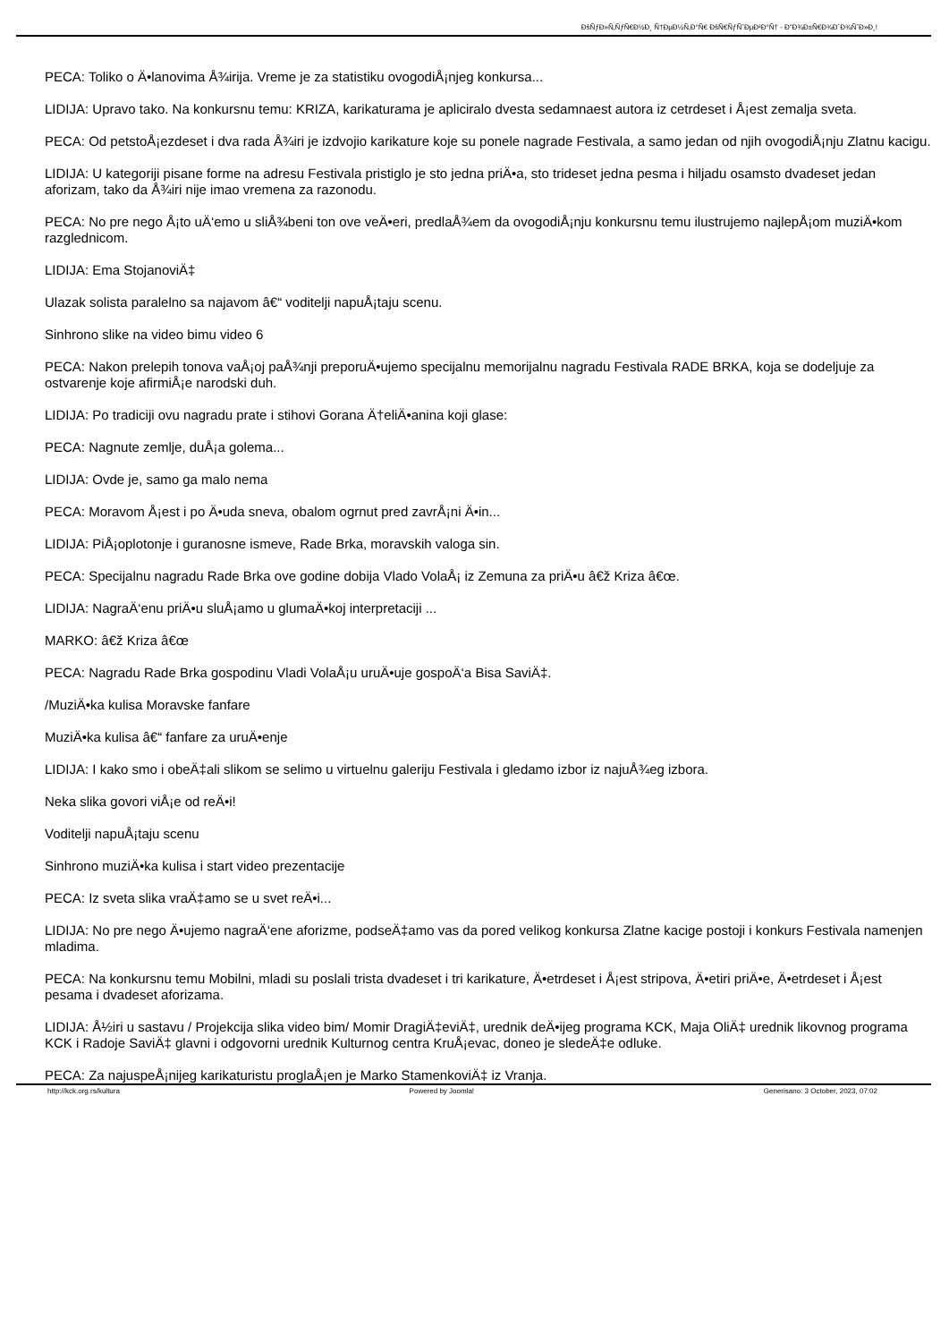ÐšÑƒÐ»Ñ‚ÑƒÑ€Ð½Ð¸ Ñ†ÐµÐ½Ñ‚Ð°Ñ€ ÐšÑ€ÑƒÑˆÐµÐ²Ð°Ñ† - Ð”Ð¾Ð±Ñ€Ð¾Ð´Ð¾ÑˆÐ»Ð¸!
PECA: Toliko o Ä•lanovima Å¾irija. Vreme je za statistiku ovogodiÅ¡njeg konkursa...
LIDIJA: Upravo tako. Na konkursnu temu: KRIZA, karikaturama je apliciralo dvesta sedamnaest autora iz cetrdeset i Å¡est zemalja sveta.
PECA: Od petstoÅ¡ezdeset i dva rada Å¾iri je izdvojio karikature koje su ponele nagrade Festivala, a samo jedan od njih ovogodiÅ¡nju Zlatnu kacigu.
LIDIJA: U kategoriji pisane forme na adresu Festivala pristiglo je sto jedna priÄ•a, sto trideset jedna pesma i hiljadu osamsto dvadeset jedan aforizam, tako da Å¾iri nije imao vremena za razonodu.
PECA: No pre nego Å¡to uÄ‘emo u sliÅ¾beni ton ove veÄ•eri, predlaÅ¾em da ovogodiÅ¡nju konkursnu temu ilustrujemo najlepÅ¡om muziÄ•kom razglednicom.
LIDIJA: Ema StojanoviÄ‡
Ulazak solista paralelno sa najavom â€“ voditelji napuÅ¡taju scenu.
Sinhrono slike na video bimu video 6
PECA: Nakon prelepih tonova vaÅ¡oj paÅ¾nji preporuÄ•ujemo specijalnu memorijalnu nagradu Festivala RADE BRKA, koja se dodeljuje za ostvarenje koje afirmiÅ¡e narodski duh.
LIDIJA: Po tradiciji ovu nagradu prate i stihovi Gorana Ä†eliÄ•anina koji glase:
PECA: Nagnute zemlje, duÅ¡a golema...
LIDIJA: Ovde je, samo ga malo nema
PECA: Moravom Å¡est i po Ä•uda sneva, obalom ogrnut pred zavrÅ¡ni Ä•in...
LIDIJA: PiÅ¡oplotonje i guranosne ismeve, Rade Brka, moravskih valoga sin.
PECA: Specijalnu nagradu Rade Brka ove godine dobija Vlado VolaÅ¡ iz Zemuna za priÄ•u â€ž Kriza â€œ.
LIDIJA: NagraÄ‘enu priÄ•u sluÅ¡amo u glumaÄ•koj interpretaciji ...
MARKO: â€ž Kriza â€œ
PECA: Nagradu Rade Brka gospodinu Vladi VolaÅ¡u uruÄ•uje gospoÄ‘a Bisa SaviÄ‡.
/MuziÄ•ka kulisa Moravske fanfare
MuziÄ•ka kulisa â€“ fanfare za uruÄ•enje
LIDIJA: I kako smo i obeÄ‡ali slikom se selimo u virtuelnu galeriju Festivala i gledamo izbor iz najuÅ¾eg izbora.
Neka slika govori viÅ¡e od reÄ•i!
Voditelji napuÅ¡taju scenu
Sinhrono muziÄ•ka kulisa i start video prezentacije
PECA: Iz sveta slika vraÄ‡amo se u svet reÄ•i...
LIDIJA: No pre nego Ä•ujemo nagraÄ‘ene aforizme, podseÄ‡amo vas da pored velikog konkursa Zlatne kacige postoji i konkurs Festivala namenjen mladima.
PECA: Na konkursnu temu Mobilni, mladi su poslali trista dvadeset i tri karikature, Ä•etrdeset i Å¡est stripova, Ä•etiri priÄ•e, Ä•etrdeset i Å¡est pesama i dvadeset aforizama.
LIDIJA: Å½iri u sastavu / Projekcija slika video bim/ Momir DragiÄ‡eviÄ‡, urednik deÄ•ijeg programa KCK, Maja OliÄ‡ urednik likovnog programa KCK i Radoje SaviÄ‡ glavni i odgovorni urednik Kulturnog centra KruÅ¡evac, doneo je sledeÄ‡e odluke.
PECA: Za najuspeÅ¡nijeg karikaturistu proglaÅ¡en je Marko StamenkoviÄ‡ iz Vranja.
http://kck.org.rs/kultura Powered by Joomla! Generisano: 3 October, 2023, 07:02